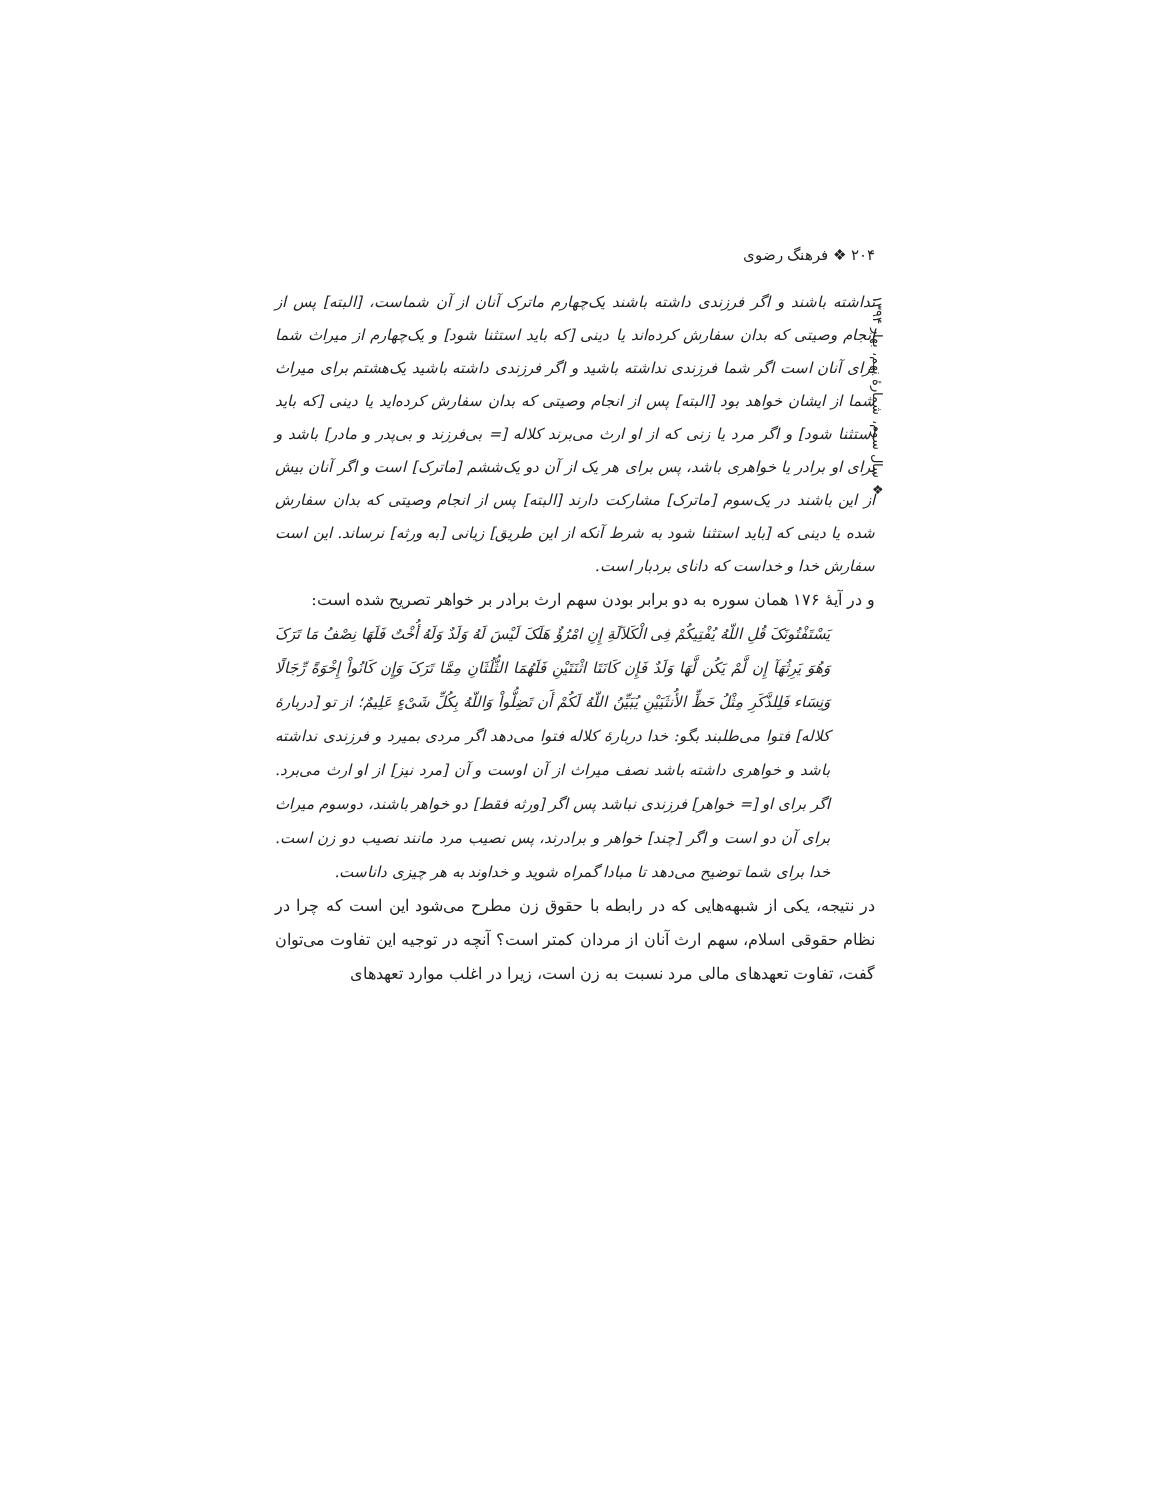۲۰۴ ❖ فرهنگ رضوی
❖ سال سوم، شمارهٔ نهم، بهار ۱۳۹۴
نداشته باشند و اگر فرزندی داشته باشند یک‌چهارم ماترک آنان از آن شماست، [البته] پس از انجام وصیتی که بدان سفارش کرده‌اند یا دینی [که باید استثنا شود] و یک‌چهارم از میراث شما برای آنان است اگر شما فرزندی نداشته باشید و اگر فرزندی داشته باشید یک‌هشتم برای میراث شما از ایشان خواهد بود [البته] پس از انجام وصیتی که بدان سفارش کرده‌اید یا دینی [که باید استثنا شود] و اگر مرد یا زنی که از او ارث می‌برند کلاله [= بی‌فرزند و بی‌پدر و مادر] باشد و برای او برادر یا خواهری باشد، پس برای هر یک از آن دو یک‌ششم [ماترک] است و اگر آنان بیش از این باشند در یک‌سوم [ماترک] مشارکت دارند [البته] پس از انجام وصیتی که بدان سفارش شده یا دینی که [باید استثنا شود به شرط آنکه از این طریق] زیانی [به ورثه] نرساند. این است سفارش خدا و خداست که دانای بردبار است.
و در آیهٔ ۱۷۶ همان سوره به دو برابر بودن سهم ارث برادر بر خواهر تصریح شده است:
یَسْتَفْتُونَکَ قُلِ اللّهُ یُفْتِیکُمْ فِی الْکَلاَلَةِ إِنِ امْرُؤٌ هَلَکَ لَیْسَ لَهُ وَلَدٌ وَلَهُ أُخْتٌ فَلَهَا نِصْفُ مَا تَرَکَ وَهُوَ یَرِثُهَآ إِن لَّمْ یَکُن لَّهَا وَلَدٌ فَإِن کَانَتَا اثْنَتَیْنِ فَلَهُمَا الثُّلُثَانِ مِمَّا تَرَکَ وَإِن کَانُواْ إِخْوَةً رِّجَالًا وَنِسَاء فَلِلذَّکَرِ مِثْلُ حَظِّ الأُنثَیَیْنِ یُبَیِّنُ اللّهُ لَکُمْ أَن تَضِلُّواْ وَاللّهُ بِکُلِّ شَیْءٍ عَلِیمٌ؛ از تو [دربارهٔ کلاله] فتوا می‌طلبند بگو: خدا دربارهٔ کلاله فتوا می‌دهد اگر مردی بمیرد و فرزندی نداشته باشد و خواهری داشته باشد نصف میراث از آن اوست و آن [مرد نیز] از او ارث می‌برد. اگر برای او [= خواهر] فرزندی نباشد پس اگر [ورثه فقط] دو خواهر باشند، دوسوم میراث برای آن دو است و اگر [چند] خواهر و برادرند، پس نصیب مرد مانند نصیب دو زن است. خدا برای شما توضیح می‌دهد تا مبادا گمراه شوید و خداوند به هر چیزی داناست.
در نتیجه، یکی از شبهه‌هایی که در رابطه با حقوق زن مطرح می‌شود این است که چرا در نظام حقوقی اسلام، سهم ارث آنان از مردان کمتر است؟ آنچه در توجیه این تفاوت می‌توان گفت، تفاوت تعهدهای مالی مرد نسبت به زن است، زیرا در اغلب موارد تعهدهای